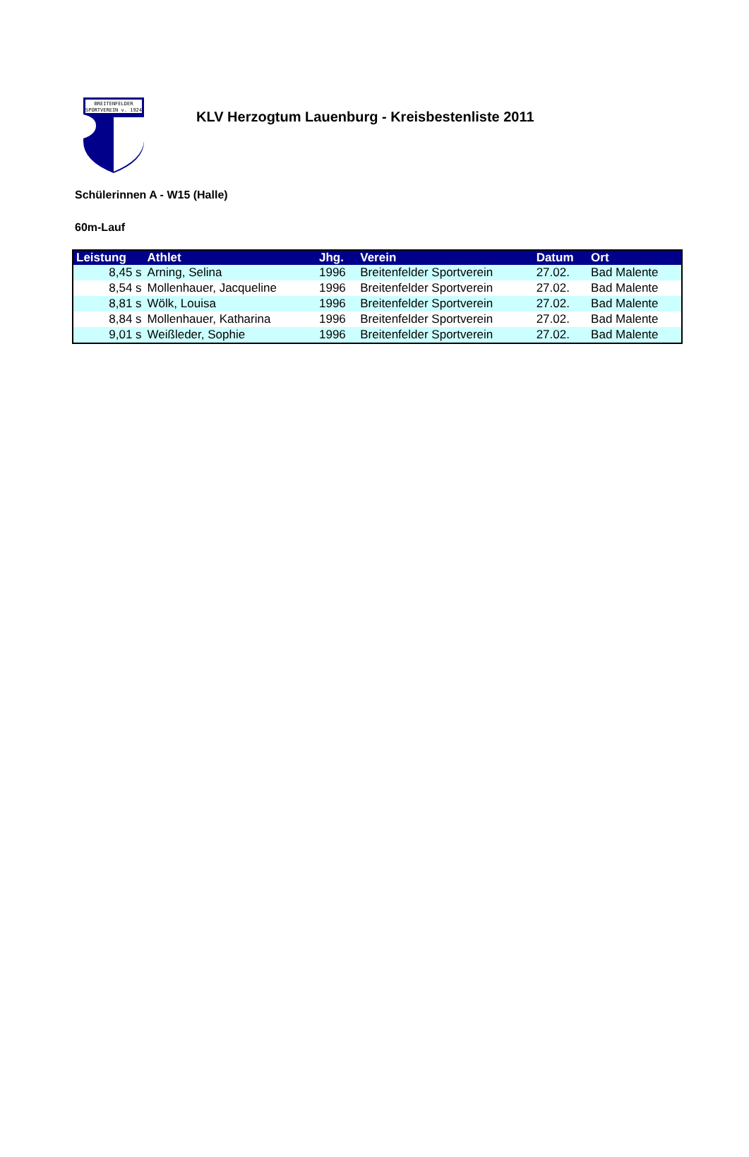BREITENFELDER
SPORTVEREIN v. 1924
KLV Herzogtum Lauenburg - Kreisbestenliste 2011
Schülerinnen A - W15 (Halle)
60m-Lauf
| Leistung | Athlet | Jhg. | Verein | Datum | Ort |
| --- | --- | --- | --- | --- | --- |
| 8,45 s | Arning, Selina | 1996 | Breitenfelder Sportverein | 27.02. | Bad Malente |
| 8,54 s | Mollenhauer, Jacqueline | 1996 | Breitenfelder Sportverein | 27.02. | Bad Malente |
| 8,81 s | Wölk, Louisa | 1996 | Breitenfelder Sportverein | 27.02. | Bad Malente |
| 8,84 s | Mollenhauer, Katharina | 1996 | Breitenfelder Sportverein | 27.02. | Bad Malente |
| 9,01 s | Weißleder, Sophie | 1996 | Breitenfelder Sportverein | 27.02. | Bad Malente |